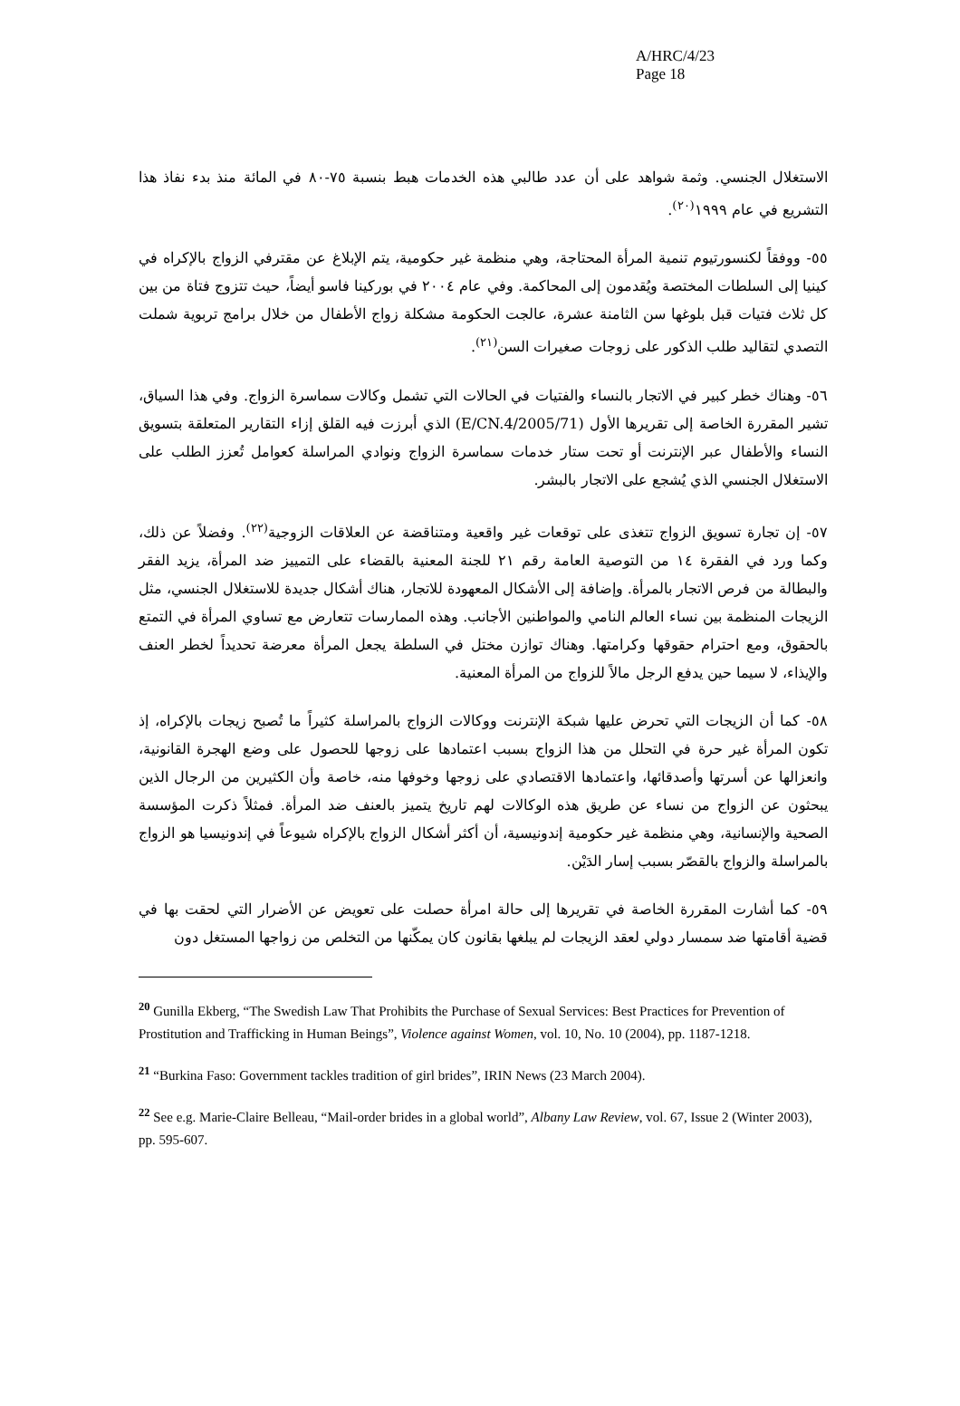A/HRC/4/23
Page 18
الاستغلال الجنسي. وثمة شواهد على أن عدد طالبي هذه الخدمات هبط بنسبة ٧٥-٨٠ في المائة منذ بدء نفاذ هذا التشريع في عام ١٩٩٩<sup>(٢٠)</sup>.
٥٥- ووفقاً لكنسورتيوم تنمية المرأة المحتاجة، وهي منظمة غير حكومية، يتم الإبلاغ عن مقترفي الزواج بالإكراه في كينيا إلى السلطات المختصة ويُقدمون إلى المحاكمة. وفي عام ٢٠٠٤ في بوركينا فاسو أيضاً، حيث تتزوج فتاة من بين كل ثلاث فتيات قبل بلوغها سن الثامنة عشرة، عالجت الحكومة مشكلة زواج الأطفال من خلال برامج تربوية شملت التصدي لتقاليد طلب الذكور على زوجات صغيرات السن<sup>(٢١)</sup>.
٥٦- وهناك خطر كبير في الاتجار بالنساء والفتيات في الحالات التي تشمل وكالات سماسرة الزواج. وفي هذا السياق، تشير المقررة الخاصة إلى تقريرها الأول (E/CN.4/2005/71) الذي أبرزت فيه القلق إزاء التقارير المتعلقة بتسويق النساء والأطفال عبر الإنترنت أو تحت ستار خدمات سماسرة الزواج ونوادي المراسلة كعوامل تُعزز الطلب على الاستغلال الجنسي الذي يُشجع على الاتجار بالبشر.
٥٧- إن تجارة تسويق الزواج تتغذى على توقعات غير واقعية ومتناقضة عن العلاقات الزوجية<sup>(٢٢)</sup>. وفضلاً عن ذلك، وكما ورد في الفقرة ١٤ من التوصية العامة رقم ٢١ للجنة المعنية بالقضاء على التمييز ضد المرأة، يزيد الفقر والبطالة من فرص الاتجار بالمرأة. وإضافة إلى الأشكال المعهودة للاتجار، هناك أشكال جديدة للاستغلال الجنسي، مثل الزيجات المنظمة بين نساء العالم النامي والمواطنين الأجانب. وهذه الممارسات تتعارض مع تساوي المرأة في التمتع بالحقوق، ومع احترام حقوقها وكرامتها. وهناك توازن مختل في السلطة يجعل المرأة معرضة تحديداً لخطر العنف والإيذاء، لا سيما حين يدفع الرجل مالاً للزواج من المرأة المعنية.
٥٨- كما أن الزيجات التي تحرض عليها شبكة الإنترنت ووكالات الزواج بالمراسلة كثيراً ما تُصبح زيجات بالإكراه، إذ تكون المرأة غير حرة في التحلل من هذا الزواج بسبب اعتمادها على زوجها للحصول على وضع الهجرة القانونية، وانعزالها عن أسرتها وأصدقائها، واعتمادها الاقتصادي على زوجها وخوفها منه، خاصة وأن الكثيرين من الرجال الذين يبحثون عن الزواج من نساء عن طريق هذه الوكالات لهم تاريخ يتميز بالعنف ضد المرأة. فمثلاً ذكرت المؤسسة الصحية والإنسانية، وهي منظمة غير حكومية إندونيسية، أن أكثر أشكال الزواج بالإكراه شيوعاً في إندونيسيا هو الزواج بالمراسلة والزواج بالقصّر بسبب إسار الدَيْن.
٥٩- كما أشارت المقررة الخاصة في تقريرها إلى حالة امرأة حصلت على تعويض عن الأضرار التي لحقت بها في قضية أقامتها ضد سمسار دولي لعقد الزيجات لم يبلغها بقانون كان يمكّنها من التخلص من زواجها المستغل دون
<sup>20</sup> Gunilla Ekberg, “The Swedish Law That Prohibits the Purchase of Sexual Services: Best Practices for Prevention of Prostitution and Trafficking in Human Beings”, Violence against Women, vol. 10, No. 10 (2004), pp. 1187-1218.
<sup>21</sup> “Burkina Faso: Government tackles tradition of girl brides”, IRIN News (23 March 2004).
<sup>22</sup> See e.g. Marie-Claire Belleau, “Mail-order brides in a global world”, Albany Law Review, vol. 67, Issue 2 (Winter 2003), pp. 595-607.